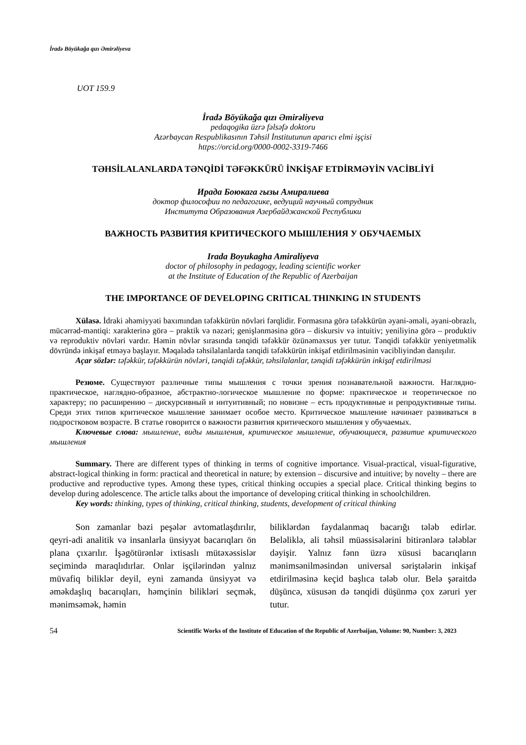İradə Böyükağa qızı Əmirəliyeva
UOT 159.9
İradə Böyükağa qızı Əmirəliyeva
pedaqogika üzrə fəlsəfə doktoru
Azərbaycan Respublikasının Təhsil İnstitutunun aparıcı elmi işçisi
https://orcid.org/0000-0002-3319-7466
TƏHSİLALANLARDA TƏNQİDİ TƏFƏKKÜRÜ İNKİŞAF ETDİRMƏYİN VACİBLİYİ
Ирада Боюкага гызы Амиралиева
доктор философии по педагогике, ведущий научный сотрудник
Института Образования Азербайджанской Республики
ВАЖНОСТЬ РАЗВИТИЯ КРИТИЧЕСКОГО МЫШЛЕНИЯ У ОБУЧАЕМЫХ
Irada Boyukagha Amiraliyeva
doctor of philosophy in pedagogy, leading scientific worker
at the Institute of Education of the Republic of Azerbaijan
THE IMPORTANCE OF DEVELOPING CRITICAL THINKING IN STUDENTS
Xülasə. İdraki əhəmiyyəti baxımından təfəkkürün növləri fərqlidir. Formasına görə təfəkkürün əyani-əməli, əyani-obrazlı, mücərrəd-məntiqi: xarakterinə görə – praktik və nəzəri; genişlənməsinə görə – diskursiv və intuitiv; yeniliyinə görə – produktiv və reproduktiv növləri vardır. Həmin növlər sırasında tənqidi təfəkkür özünəməxsus yer tutur. Tənqidi təfəkkür yeniyetməlik dövründə inkişaf etməyə başlayır. Məqalədə təhsilalanlarda tənqidi təfəkkürün inkişaf etdirilməsinin vacibliyindən danışılır.
Açar sözlər: təfəkkür, təfəkkürün növləri, tənqidi təfəkkür, təhsilalanlar, tənqidi təfəkkürün inkişaf etdirilməsi
Резюме. Существуют различные типы мышления с точки зрения познавательной важности. Наглядно-практическое, наглядно-образное, абстрактно-логическое мышление по форме: практическое и теоретическое по характеру; по расширению – дискурсивный и интуитивный; по новизне – есть продуктивные и репродуктивные типы. Среди этих типов критическое мышление занимает особое место. Критическое мышление начинает развиваться в подростковом возрасте. В статье говорится о важности развития критического мышления у обучаемых.
Ключевые слова: мышление, виды мышления, критическое мышление, обучающиеся, развитие критического мышления
Summary. There are different types of thinking in terms of cognitive importance. Visual-practical, visual-figurative, abstract-logical thinking in form: practical and theoretical in nature; by extension – discursive and intuitive; by novelty – there are productive and reproductive types. Among these types, critical thinking occupies a special place. Critical thinking begins to develop during adolescence. The article talks about the importance of developing critical thinking in schoolchildren.
Key words: thinking, types of thinking, critical thinking, students, development of critical thinking
Son zamanlar bəzi peşələr avtomatlaşdırılır, qeyri-adi analitik və insanlarla ünsiyyət bacarıqları ön plana çıxarılır. İşəgötürənlər ixtisaslı mütəxəssislər seçimində maraqlıdırlar. Onlar işçilərindən yalnız müvafiq biliklər deyil, eyni zamanda ünsiyyət və əməkdaşlıq bacarıqları, həmçinin bilikləri seçmək, mənimsəmək, həmin
biliklərdən faydalanmaq bacarığı tələb edirlər. Beləliklə, ali təhsil müəssisələrini bitirənlərə tələblər dəyişir. Yalnız fənn üzrə xüsusi bacarıqların mənimsənilməsindən universal səriştələrin inkişaf etdirilməsinə keçid başlıca tələb olur. Belə şəraitdə düşüncə, xüsusən də tənqidi düşünmə çox zəruri yer tutur.
54 Scientific Works of the Institute of Education of the Republic of Azerbaijan, Volume: 90, Number: 3, 2023